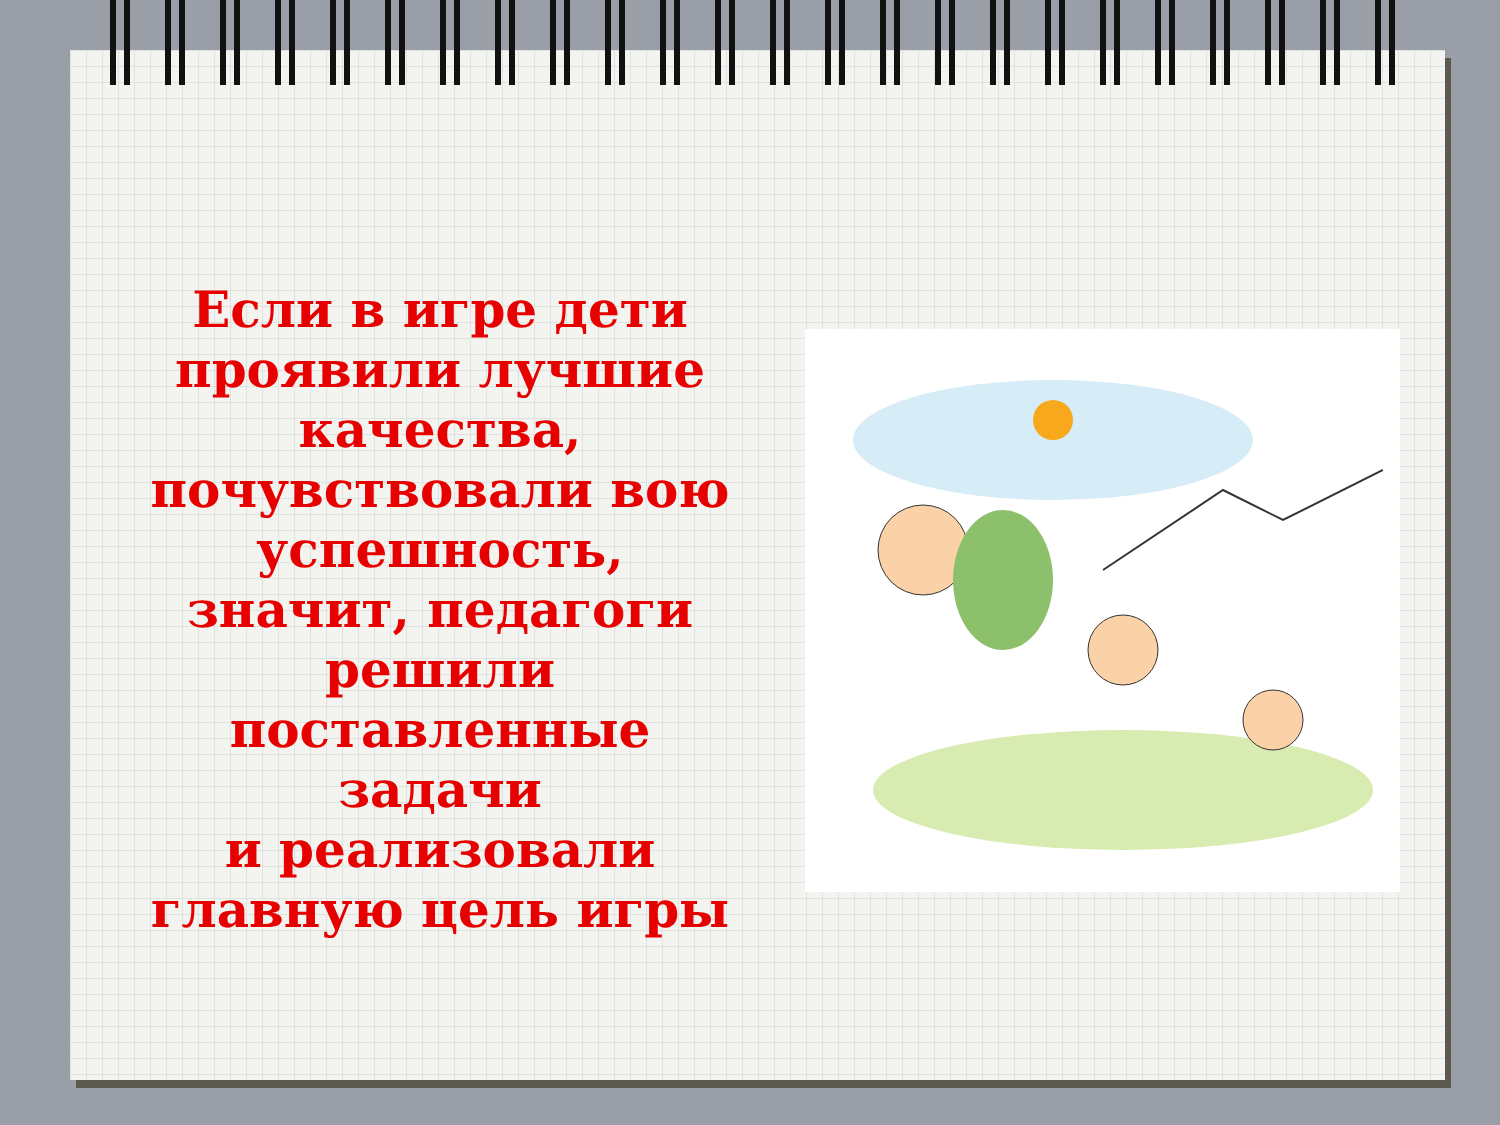Если в игре дети
проявили лучшие
качества,
почувствовали вою
успешность,
значит, педагоги
решили
поставленные
задачи
и реализовали
главную цель игры